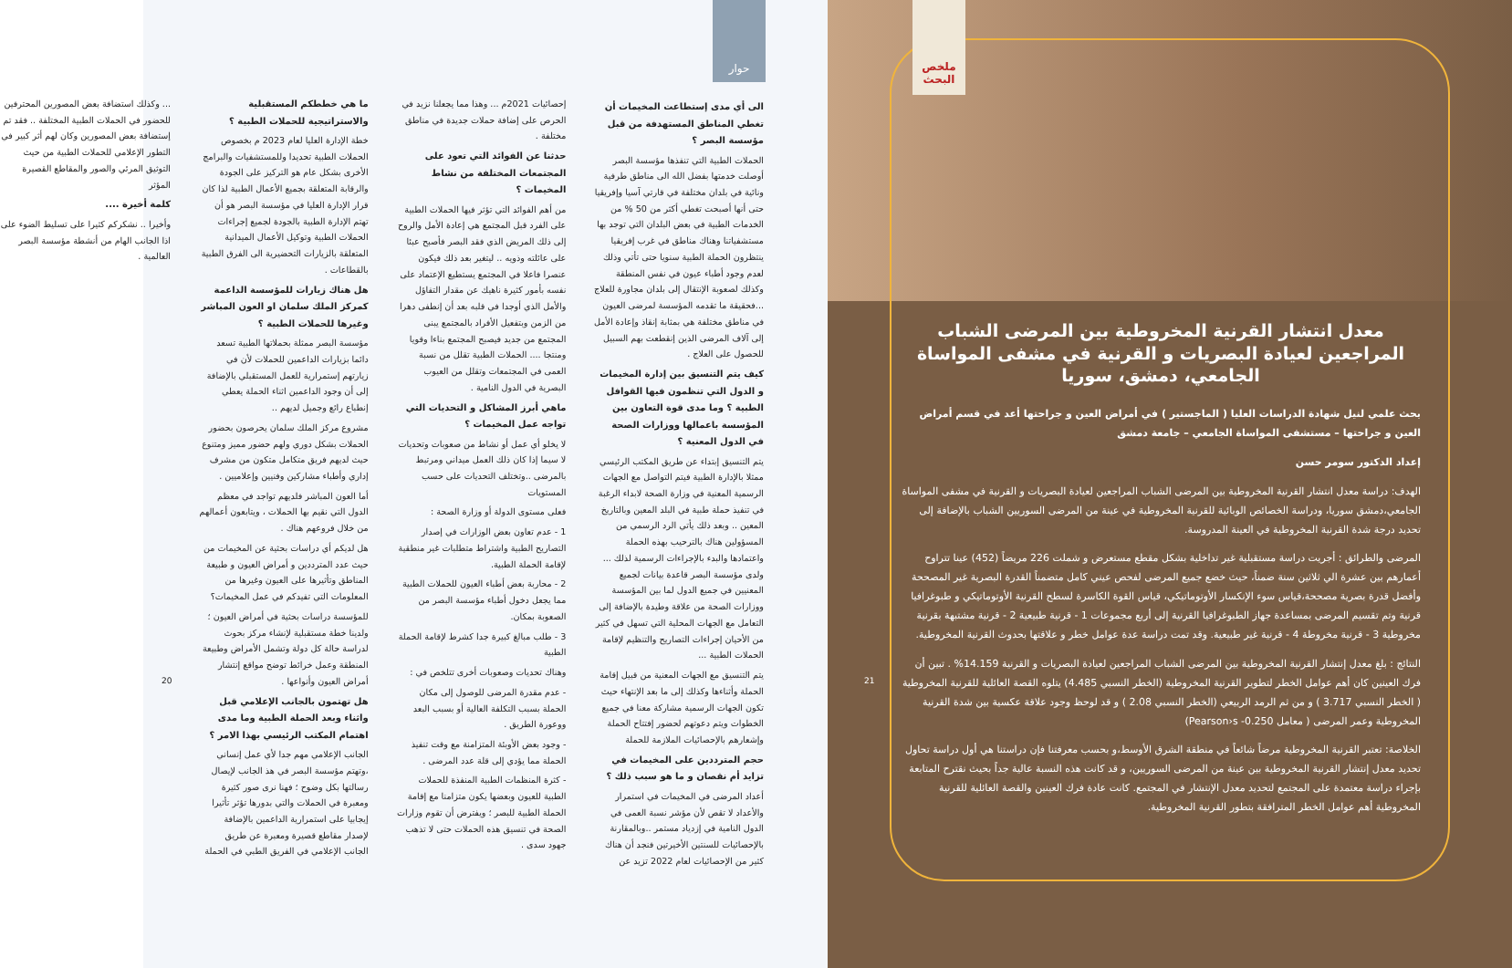حوار
الى أي مدى إستطاعت المخيمات أن تغطي المناطق المستهدفة من قبل مؤسسة البصر ؟
الحملات الطبية التي تنفذها مؤسسة البصر أوصلت خدمتها بفضل الله الى مناطق طرفية ونائية في بلدان مختلفة في قارتي آسيا وإفريقيا حتى أنها أصبحت تغطي أكثر من 50 % من الخدمات الطبية في بعض البلدان التي توجد بها مستشفياتنا وهناك مناطق في غرب إفريقيا ينتظرون الحملة الطبية سنويا حتى تأتي وذلك لعدم وجود أطباء عيون في نفس المنطقة وكذلك لصعوبة الإنتقال إلى بلدان مجاورة للعلاج ...فحقيقة ما تقدمه المؤسسة لمرضى العيون في مناطق مختلفة هي بمثابة إنقاذ وإعادة الأمل إلى آلاف المرضى الذين إنقطعت بهم السبيل للحصول على العلاج .
كيف يتم التنسيق بين إدارة المخيمات و الدول التي تنظمون فيها القوافل الطبية ؟ وما مدى قوة التعاون بين المؤسسة باعمالها ووزارات الصحة في الدول المعنية ؟
يتم التنسيق إبتداء عن طريق المكتب الرئيسي ممثلا بالإدارة الطبية فيتم التواصل مع الجهات الرسمية المعنية في وزارة الصحة لابداء الرغبة في تنفيذ حملة طبية في البلد المعين وبالتاريخ المعين .. وبعد ذلك يأتي الرد الرسمي من المسؤولين هناك بالترحيب بهذه الحملة واعتمادها والبدء بالإجراءات الرسمية لذلك ... ولدى مؤسسة البصر قاعدة بيانات لجميع المعنيين في جميع الدول لما بين المؤسسة ووزارات الصحة من علاقة وطيدة بالإضافة إلى التعامل مع الجهات المحلية التي تسهل في كثير من الأحيان إجراءات التصاريح والتنظيم لإقامة الحملات الطبية ...
يتم التنسيق مع الجهات المعنية من قبيل إقامة الحملة وأثناءها وكذلك إلى ما بعد الإنتهاء حيث تكون الجهات الرسمية مشاركة معنا في جميع الخطوات ويتم دعوتهم لحضور إفتتاح الحملة وإشعارهم بالإحصائيات الملازمة للحملة
حجم المترددين على المخيمات في تزايد أم نقصان و ما هو سبب ذلك ؟
أعداد المرضى في المخيمات في استمرار والأعداد لا تقص لأن مؤشر نسبة العمى في الدول النامية في إزدياد مستمر ..وبالمقارنة بالإحصائيات للسنتين الأخيرتين فنجد أن هناك كثير من الإحصائيات لعام 2022 تزيد عن إحصائيات 2021م ... وهذا مما يجعلنا نزيد في الحرص على إضافة حملات جديدة في مناطق مختلفة .
حدثنا عن الفوائد التي تعود على المجتمعات المختلفة من نشاط المخيمات ؟
من أهم الفوائد التي تؤثر فيها الحملات الطبية على الفرد قبل المجتمع هي إعادة الأمل والروح إلى ذلك المريض الذي فقد البصر فأصبح عبئا على عائلته وذويه .. ليتغير بعد ذلك فيكون عنصرا فاعلا في المجتمع يستطيع الإعتماد على نفسه بأمور كثيرة ناهيك عن مقدار التفاؤل والأمل الذي أوجدا في قلبه بعد أن إنطفى دهرا من الزمن وبتفعيل الأفراد بالمجتمع يبنى المجتمع من جديد فيصبح المجتمع بناءا وقويا ومنتجا .... الحملات الطبية تقلل من نسبة العمى في المجتمعات وتقلل من العيوب البصرية في الدول النامية .
ماهي أبرز المشاكل و التحديات التي تواجه عمل المخيمات ؟
لا يخلو أي عمل أو نشاط من صعوبات وتحديات لا سيما إذا كان ذلك العمل ميداني ومرتبط بالمرضى ..وتختلف التحديات على حسب المستويات
فعلى مستوى الدولة أو وزارة الصحة :
1 - عدم تعاون بعض الوزارات في إصدار التصاريح الطبية واشتراط متطلبات غير منطقية لإقامة الحملة الطبية.
2 - محاربة بعض أطباء العيون للحملات الطبية مما يجعل دخول أطباء مؤسسة البصر من الصعوبة بمكان.
3 - طلب مبالغ كبيرة جدا كشرط لإقامة الحملة الطبية
وهناك تحديات وصعوبات أخرى تتلخص في :
- عدم مقدرة المرضى للوصول إلى مكان الحملة بسبب التكلفة العالية أو بسبب البعد ووعورة الطريق .
- وجود بعض الأوبئة المتزامنة مع وقت تنفيذ الحملة مما يؤدي إلى قلة عدد المرضى .
- كثرة المنظمات الطبية المنفذة للحملات الطبية للعيون وبعضها يكون متزامنا مع إقامة الحملة الطبية للبصر ؛ ويفترض أن تقوم وزارات الصحة في تنسيق هذه الحملات حتى لا تذهب جهود سدى .
ما هي خططكم المستقبلية والاستراتيجية للحملات الطبية ؟
خطة الإدارة العليا لعام 2023 م بخصوص الحملات الطبية تحديدا وللمستشفيات والبرامج الأخرى بشكل عام هو التركيز على الجودة والرقابة المتعلقة بجميع الأعمال الطبية لذا كان قرار الإدارة العليا في مؤسسة البصر هو أن تهتم الإدارة الطبية بالجودة لجميع إجراءات الحملات الطبية وتوكيل الأعمال الميدانية المتعلقة بالزيارات التحضيرية الى الفرق الطبية بالقطاعات .
هل هناك زيارات للمؤسسة الداعمة كمركز الملك سلمان او العون المباشر وغيرها للحملات الطبية ؟
مؤسسة البصر ممثلة بحملاتها الطبية تسعد دائما بزيارات الداعمين للحملات لأن في زيارتهم إستمرارية للعمل المستقبلي بالإضافة إلى أن وجود الداعمين اثناء الحملة يعطي إنطباع رائع وجميل لديهم ..
مشروع مركز الملك سلمان يحرصون بحضور الحملات بشكل دوري ولهم حضور مميز ومتنوع حيث لديهم فريق متكامل متكون من مشرف إداري وأطباء مشاركين وفنيين وإعلاميين .
أما العون المباشر فلديهم تواجد في معظم الدول التي نقيم بها الحملات ، ويتابعون أعمالهم من خلال فروعهم هناك .
هل لديكم أي دراسات بحثية عن المخيمات من حيث عدد المترددين و أمراض العيون و طبيعة المناطق وتأثيرها على العيون وغيرها من المعلومات التي تفيدكم في عمل المخيمات؟
للمؤسسة دراسات بحثية في أمراض العيون ؛ ولدينا خطة مستقبلية لإنشاء مركز بحوث لدراسة حالة كل دولة وتشمل الأمراض وطبيعة المنطقة وعمل خرائط توضح مواقع إنتشار أمراض العيون وأنواعها .
هل تهتمون بالجانب الإعلامي قبل واثناء وبعد الحملة الطبية وما مدى اهتمام المكتب الرئيسي بهذا الامر ؟
الجانب الإعلامي مهم جدا لأي عمل إنساني ،وتهتم مؤسسة البصر في هذ الجانب لإيصال رسالتها بكل وضوح ؛ فهنا نرى صور كثيرة ومعبرة في الحملات والتي بدورها تؤثر تأثيرا إيجابيا على استمرارية الداعمين بالإضافة لإصدار مقاطع قصيرة ومعبرة عن طريق الجانب الإعلامي في الفريق الطبي في الحملة ... وكذلك استضافة بعض المصورين المحترفين للحضور في الحملات الطبية المختلفة .. فقد تم إستضافة بعض المصورين وكان لهم أثر كبير في التطور الإعلامي للحملات الطبية من حيث التوثيق المرئي والصور والمقاطع القصيرة المؤثر
كلمة أخيرة ....
وأخيرا .. نشكركم كثيرا على تسليط الضوء على اذا الجانب الهام من أنشطة مؤسسة البصر العالمية .
20
ملخص البحث
معدل انتشار القرنية المخروطية بين المرضى الشباب المراجعين لعيادة البصريات و القرنية في مشفى المواساة الجامعي، دمشق، سوريا
بحث علمي لنيل شهادة الدراسات العليا ( الماجستير ) في أمراض العين و جراحتها أعد في قسم أمراض العين و جراحتها – مستشفى المواساة الجامعي – جامعة دمشق
إعداد الدكتور سومر حسن
الهدف: دراسة معدل انتشار القرنية المخروطية بين المرضى الشباب المراجعين لعيادة البصريات و القرنية في مشفى المواساة الجامعي،دمشق سوريا، ودراسة الخصائص الوبائية للقرنية المخروطية في عينة من المرضى السوريين الشباب بالإضافة إلى تحديد درجة شدة القرنية المخروطية في العينة المدروسة.
المرضى والطرائق : أجريت دراسة مستقبلية غير تداخلية بشكل مقطع مستعرض و شملت 226 مريضاً (452) عينا تتراوح أعمارهم بين عشرة الي ثلاثين سنة ضمناً، حيث خضع جميع المرضى لفحص عيني كامل متضمناً القدرة البصرية غير المصححة وأفضل قدرة بصرية مصححة،قياس سوء الإنكسار الأوتوماتيكي، قياس القوة الكاسرة لسطح القرنية الأوتوماتيكي و طبوغرافيا قرنية وتم تقسيم المرضى بمساعدة جهاز الطبوغرافيا القرنية إلى أربع مجموعات 1 - قرنية طبيعية 2 - قرنية مشتبهة بقرنية مخروطية 3 - قرنية مخروطة 4 - قرنية غير طبيعية. وقد تمت دراسة عدة عوامل خطر و علاقتها بحدوث القرنية المخروطية.
النتائج : بلغ معدل إنتشار القرنية المخروطية بين المرضى الشباب المراجعين لعيادة البصريات و القرنية 14.159% . تبين أن فرك العينين كان أهم عوامل الخطر لتطوير القرنية المخروطية (الخطر النسبي 4.485) يتلوه القصة العائلية للقرنية المخروطية ( الخطر النسبي 3.717 ) و من ثم الرمد الربيعي (الخطر النسبي 2.08 ) و قد لوحظ وجود علاقة عكسية بين شدة القرنية المخروطية وعمر المرضى ( معامل Pearson›s -0.250)
الخلاصة: تعتبر القرنية المخروطية مرضاً شائعاً في منطقة الشرق الأوسط،و بحسب معرفتنا فإن دراستنا هي أول دراسة تحاول تحديد معدل إنتشار القرنية المخروطية بين عينة من المرضى السوريين، و قد كانت هذه النسبة عالية جداً بحيث نقترح المتابعة بإجراء دراسة معتمدة على المجتمع لتحديد معدل الإنتشار في المجتمع. كانت عادة فرك العينين والقصة العائلية للقرنية المخروطية أهم عوامل الخطر المترافقة بتطور القرنية المخروطية.
21